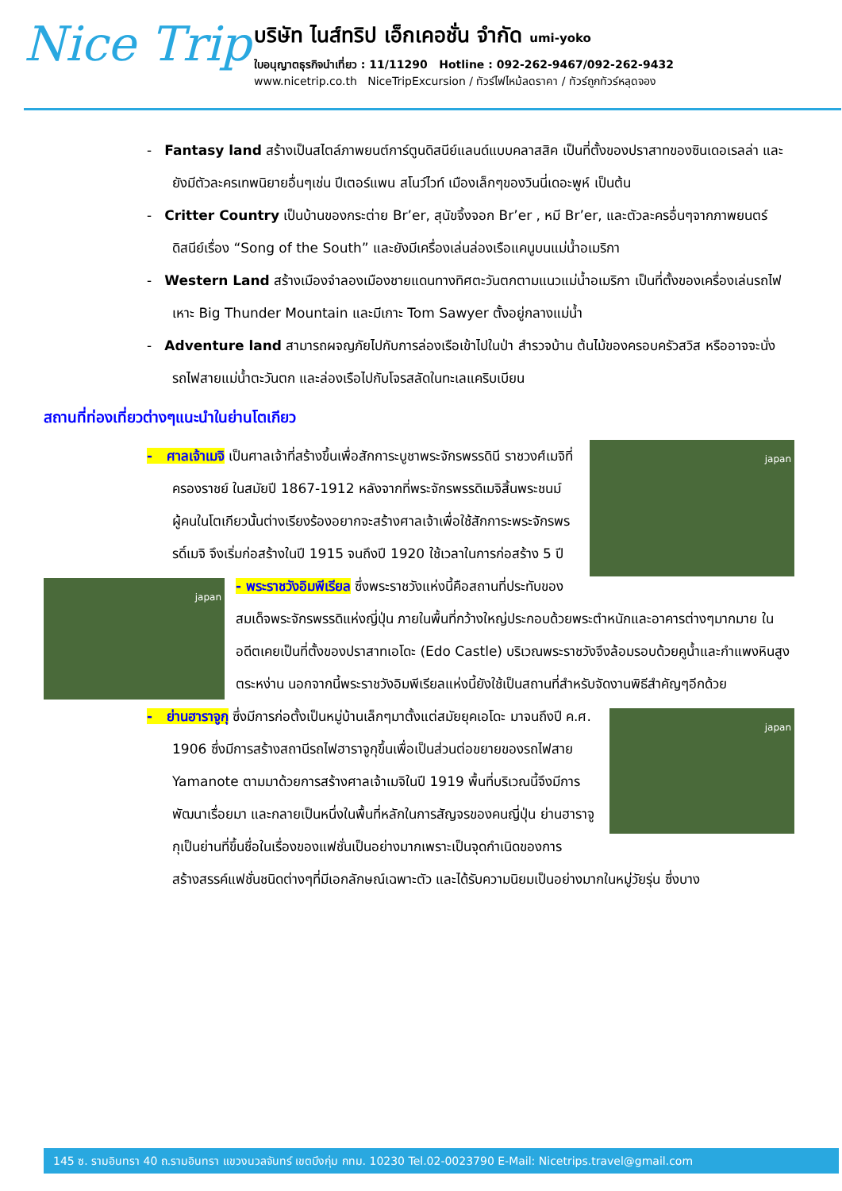Nice Trip
บริษัท ไนส์ทริป เอ็กเคอชั่น จำกัด umi-yoko
ใบอนุญาตธุรกิจนำเที่ยว : 11/11290 Hotline : 092-262-9467/092-262-9432
www.nicetrip.co.th NiceTripExcursion / ทัวร์ไฟไหม้ลดราคา / ทัวร์ถูกทัวร์หลุดจอง
- Fantasy land สร้างเป็นสไตล์ภาพยนต์การ์ตูนดิสนีย์แลนด์แบบคลาสสิค เป็นที่ตั้งของปราสาทของซินเดอเรลล่า และยังมีตัวละครเทพนิยายอื่นๆเช่น ปีเตอร์แพน สโนว์ไวท์ เมืองเล็กๆของวินนี่เดอะพูห์ เป็นต้น
- Critter Country เป็นบ้านของกระต่าย Br’er, สุนัขจิ้งจอก Br’er , หมี Br’er, และตัวละครอื่นๆจากภาพยนตร์ดิสนีย์เรื่อง “Song of the South” และยังมีเครื่องเล่นล่องเรือแคนูบนแม่น้ำอเมริกา
- Western Land สร้างเมืองจำลองเมืองชายแดนทางทิศตะวันตกตามแนวแม่น้ำอเมริกา เป็นที่ตั้งของเครื่องเล่นรถไฟเหาะ Big Thunder Mountain และมีเกาะ Tom Sawyer ตั้งอยู่กลางแม่น้ำ
- Adventure land สามารถผจญภัยไปกับการล่องเรือเข้าไปในป่า สำรวจบ้าน ต้นไม้ของครอบครัวสวิส หรืออาจจะนั่งรถไฟสายแม่น้ำตะวันตก และล่องเรือไปกับโจรสลัดในทะเลแคริบเบียน
สถานที่ท่องเที่ยวต่างๆแนะนำในย่านโตเกียว
japan
- ศาลเจ้าเมจิ เป็นศาลเจ้าที่สร้างขึ้นเพื่อสักการะบูชาพระจักรพรรดินี ราชวงศ์เมจิที่ครองราชย์ ในสมัยปี 1867-1912 หลังจากที่พระจักรพรรดิเมจิสิ้นพระชนม์ ผู้คนในโตเกียวนั้นต่างเรียงร้องอยากจะสร้างศาลเจ้าเพื่อใช้สักการะพระจักรพรรดิ์เมจิ จึงเริ่มก่อสร้างในปี 1915 จนถึงปี 1920 ใช้เวลาในการก่อสร้าง 5 ปี
japan
- พระราชวังอิมพีเรียล ซึ่งพระราชวังแห่งนี้คือสถานที่ประทับของสมเด็จพระจักรพรรดิแห่งญี่ปุ่น ภายในพื้นที่กว้างใหญ่ประกอบด้วยพระตำหนักและอาคารต่างๆมากมาย ในอดีตเคยเป็นที่ตั้งของปราสาทเอโดะ (Edo Castle) บริเวณพระราชวังจึงล้อมรอบด้วยคูน้ำและกำแพงหินสูงตระหง่าน นอกจากนี้พระราชวังอิมพีเรียลแห่งนี้ยังใช้เป็นสถานที่สำหรับจัดงานพิธีสำคัญๆอีกด้วย
japan
- ย่านฮาราจูกุ ซึ่งมีการก่อตั้งเป็นหมู่บ้านเล็กๆมาตั้งแต่สมัยยุคเอโดะ มาจนถึงปี ค.ศ. 1906 ซึ่งมีการสร้างสถานีรถไฟฮาราจูกุขึ้นเพื่อเป็นส่วนต่อขยายของรถไฟสาย Yamanote ตามมาด้วยการสร้างศาลเจ้าเมจิในปี 1919 พื้นที่บริเวณนี้จึงมีการพัฒนาเรื่อยมา และกลายเป็นหนึ่งในพื้นที่หลักในการสัญจรของคนญี่ปุ่น ย่านฮาราจูกุเป็นย่านที่ขึ้นชื่อในเรื่องของแฟชั่นเป็นอย่างมากเพราะเป็นจุดกำเนิดของการสร้างสรรค์แฟชั่นชนิดต่างๆที่มีเอกลักษณ์เฉพาะตัว และได้รับความนิยมเป็นอย่างมากในหมู่วัยรุ่น ซึ่งบาง
145 ซ. รามอินทรา 40 ถ.รามอินทรา แขวงนวลจันทร์ เขตบึงกุ่ม กทม. 10230 Tel.02-0023790 E-Mail: Nicetrips.travel@gmail.com